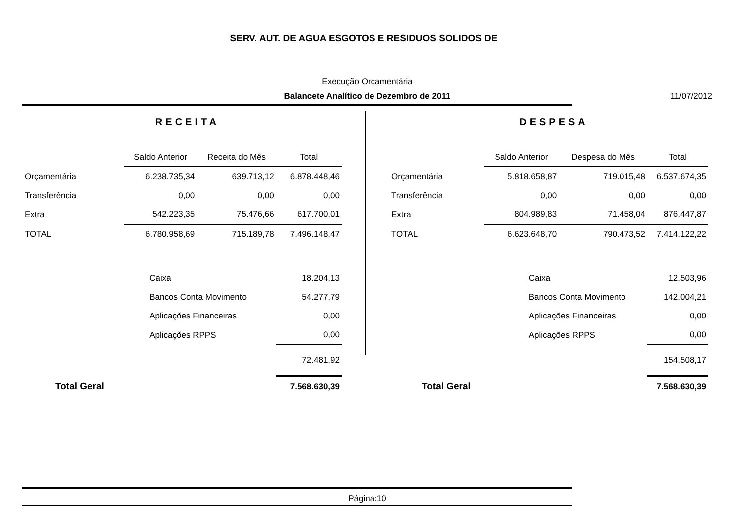SERV. AUT. DE AGUA ESGOTOS E RESIDUOS SOLIDOS DE
Execução Orcamentária
Balancete Analítico de Dezembro de 2011 11/07/2012
RECEITA
| | Saldo Anterior | Receita do Mês | Total |
| Orçamentária | 6.238.735,34 | 639.713,12 | 6.878.448,46 |
| Transferência | 0,00 | 0,00 | 0,00 |
| Extra | 542.223,35 | 75.476,66 | 617.700,01 |
| TOTAL | 6.780.958,69 | 715.189,78 | 7.496.148,47 |
| | Caixa | | 18.204,13 |
| | Bancos Conta Movimento | | 54.277,79 |
| | Aplicações Financeiras | | 0,00 |
| | Aplicações RPPS | | 0,00 |
| | | | 72.481,92 |
| Total Geral | | | 7.568.630,39 |
DESPESA
| | Saldo Anterior | Despesa do Mês | Total |
| Orçamentária | 5.818.658,87 | 719.015,48 | 6.537.674,35 |
| Transferência | 0,00 | 0,00 | 0,00 |
| Extra | 804.989,83 | 71.458,04 | 876.447,87 |
| TOTAL | 6.623.648,70 | 790.473,52 | 7.414.122,22 |
| | Caixa | | 12.503,96 |
| | Bancos Conta Movimento | | 142.004,21 |
| | Aplicações Financeiras | | 0,00 |
| | Aplicações RPPS | | 0,00 |
| | | | 154.508,17 |
| Total Geral | | | 7.568.630,39 |
Página:10